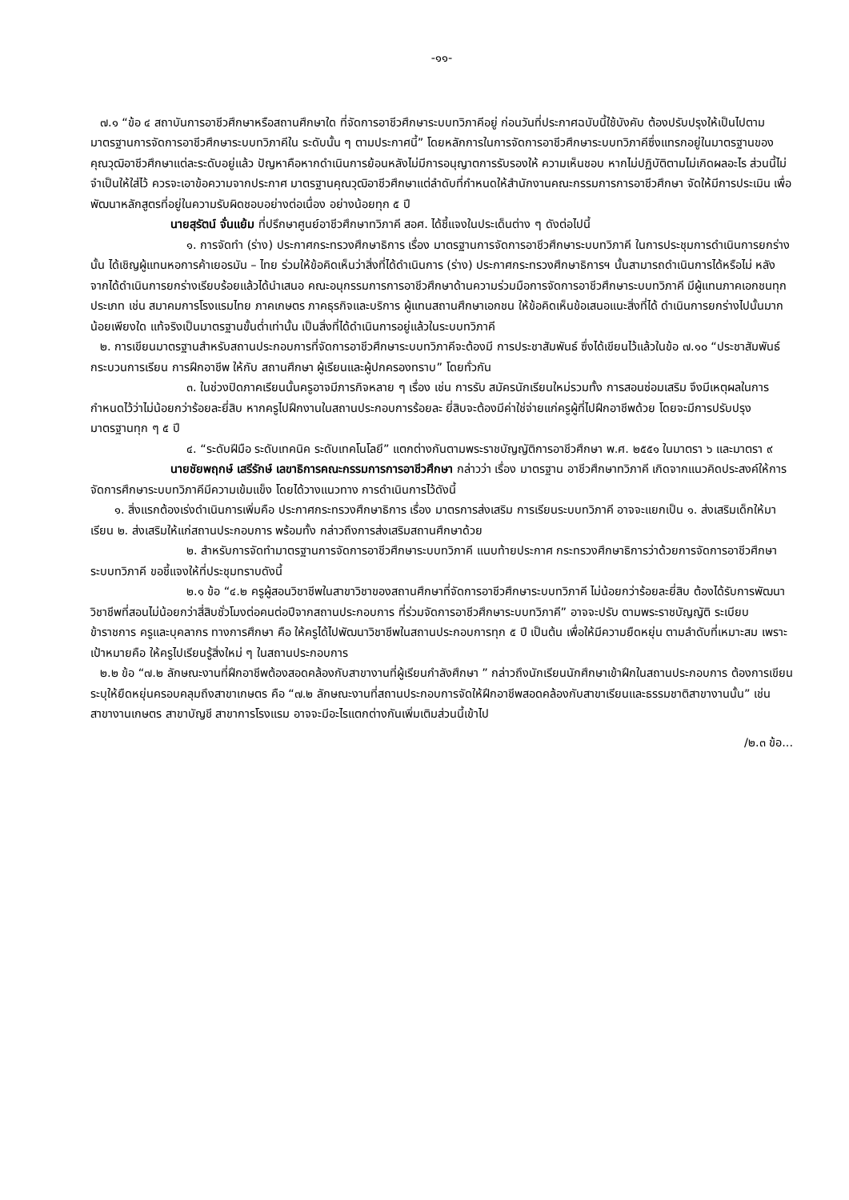-๑๑-
๗.๑ “ข้อ ๔ สถาบันการอาชีวศึกษาหรือสถานศึกษาใด ที่จัดการอาชีวศึกษาระบบทวิภาคีอยู่ ก่อนวันที่ประกาศฉบับนี้ใช้บังคับ ต้องปรับปรุงให้เป็นไปตามมาตรฐานการจัดการอาชีวศึกษาระบบทวิภาคีใน ระดับนั้น ๆ ตามประกาศนี้” โดยหลักการในการจัดการอาชีวศึกษาระบบทวิภาคีซึ่งแทรกอยู่ในมาตรฐานของ คุณวุฒิอาชีวศึกษาแต่ละระดับอยู่แล้ว ปัญหาคือหากดำเนินการย้อนหลังไม่มีการอนุญาตการรับรองให้ ความเห็นชอบ หากไม่ปฏิบัติตามไม่เกิดผลอะไร ส่วนนี้ไม่จำเป็นให้ใส่ไว้ ควรจะเอาข้อความจากประกาศ มาตรฐานคุณวุฒิอาชีวศึกษาแต่ลำดับที่กำหนดให้สำนักงานคณะกรรมการการอาชีวศึกษา จัดให้มีการประเมิน เพื่อพัฒนาหลักสูตรที่อยู่ในความรับผิดชอบอย่างต่อเนื่อง อย่างน้อยทุก ๕ ปี
นายสุรัตน์ จั่นแย้ม ที่ปรึกษาศูนย์อาชีวศึกษาทวิภาคี สอศ. ได้ชี้แจงในประเด็นต่าง ๆ ดังต่อไปนี้
๑. การจัดทำ (ร่าง) ประกาศกระทรวงศึกษาธิการ เรื่อง มาตรฐานการจัดการอาชีวศึกษาระบบทวิภาคี ในการประชุมการดำเนินการยกร่างนั้น ได้เชิญผู้แทนหอการค้าเยอรมัน – ไทย ร่วมให้ข้อคิดเห็นว่าสิ่งที่ได้ดำเนินการ (ร่าง) ประกาศกระทรวงศึกษาธิการฯ นั้นสามารถดำเนินการได้หรือไม่ หลังจากได้ดำเนินการยกร่างเรียบร้อยแล้วได้นำเสนอ คณะอนุกรรมการการอาชีวศึกษาด้านความร่วมมือการจัดการอาชีวศึกษาระบบทวิภาคี มีผู้แทนภาคเอกชนทุกประเภท เช่น สมาคมการโรงแรมไทย ภาคเกษตร ภาคธุรกิจและบริการ ผู้แทนสถานศึกษาเอกชน ให้ข้อคิดเห็นข้อเสนอแนะสิ่งที่ได้ ดำเนินการยกร่างไปนั้นมากน้อยเพียงใด แท้จริงเป็นมาตรฐานขั้นต่ำเท่านั้น เป็นสิ่งที่ได้ดำเนินการอยู่แล้วในระบบทวิภาคี
๒. การเขียนมาตรฐานสำหรับสถานประกอบการที่จัดการอาชีวศึกษาระบบทวิภาคีจะต้องมี การประชาสัมพันธ์ ซึ่งได้เขียนไว้แล้วในข้อ ๗.๑๐ “ประชาสัมพันธ์กระบวนการเรียน การฝึกอาชีพ ให้กับ สถานศึกษา ผู้เรียนและผู้ปกครองทราบ” โดยทั่วกัน
๓. ในช่วงปิดภาคเรียนนั้นครูอาจมีภารกิจหลาย ๆ เรื่อง เช่น การรับ สมัครนักเรียนใหม่รวมทั้ง การสอนซ่อมเสริม จึงมีเหตุผลในการกำหนดไว้ว่าไม่น้อยกว่าร้อยละยี่สิบ หากครูไปฝึกงานในสถานประกอบการร้อยละ ยี่สิบจะต้องมีค่าใช่จ่ายแก่ครูผู้ที่ไปฝึกอาชีพด้วย โดยจะมีการปรับปรุงมาตรฐานทุก ๆ ๕ ปี
๔. “ระดับฝีมือ ระดับเทคนิค ระดับเทคโนโลยี” แตกต่างกันตามพระราชบัญญัติการอาชีวศึกษา พ.ศ. ๒๕๕๑ ในมาตรา ๖ และมาตรา ๙
นายชัยพฤกษ์ เสรีรักษ์ เลขาธิการคณะกรรมการการอาชีวศึกษา กล่าวว่า เรื่อง มาตรฐาน อาชีวศึกษาทวิภาคี เกิดจากแนวคิดประสงค์ให้การจัดการศึกษาระบบทวิภาคีมีความเข้มแข็ง โดยได้วางแนวทาง การดำเนินการไว้ดังนี้
๑. สิ่งแรกต้องเร่งดำเนินการเพิ่มคือ ประกาศกระทรวงศึกษาธิการ เรื่อง มาตรการส่งเสริม การเรียนระบบทวิภาคี อาจจะแยกเป็น ๑. ส่งเสริมเด็กให้มาเรียน ๒. ส่งเสริมให้แก่สถานประกอบการ พร้อมทั้ง กล่าวถึงการส่งเสริมสถานศึกษาด้วย
๒. สำหรับการจัดทำมาตรฐานการจัดการอาชีวศึกษาระบบทวิภาคี แนบท้ายประกาศ กระทรวงศึกษาธิการว่าด้วยการจัดการอาชีวศึกษาระบบทวิภาคี ขอชี้แจงให้ที่ประชุมทราบดังนี้
๒.๑ ข้อ “๔.๒ ครูผู้สอนวิชาชีพในสาขาวิชาของสถานศึกษาที่จัดการอาชีวศึกษาระบบทวิภาคี ไม่น้อยกว่าร้อยละยี่สิบ ต้องได้รับการพัฒนาวิชาชีพที่สอนไม่น้อยกว่าสี่สิบชั่วโมงต่อคนต่อปีจากสถานประกอบการ ที่ร่วมจัดการอาชีวศึกษาระบบทวิภาคี” อาจจะปรับ ตามพระราชบัญญัติ ระเบียบข้าราชการ ครูและบุคลากร ทางการศึกษา คือ ให้ครูได้ไปพัฒนาวิชาชีพในสถานประกอบการทุก ๕ ปี เป็นต้น เพื่อให้มีความยืดหยุ่น ตามลำดับที่เหมาะสม เพราะเป้าหมายคือ ให้ครูไปเรียนรู้สิ่งใหม่ ๆ ในสถานประกอบการ
๒.๒ ข้อ “๗.๒ ลักษณะงานที่ฝึกอาชีพต้องสอดคล้องกับสาขางานที่ผู้เรียนกำลังศึกษา ” กล่าวถึงนักเรียนนักศึกษาเข้าฝึกในสถานประกอบการ ต้องการเขียนระบุให้ยืดหยุ่นครอบคลุมถึงสาขาเกษตร คือ “๗.๒ ลักษณะงานที่สถานประกอบการจัดให้ฝึกอาชีพสอดคล้องกับสาขาเรียนและธรรมชาติสาขางานนั้น” เช่น สาขางานเกษตร สาขาบัญชี สาขาการโรงแรม อาจจะมีอะไรแตกต่างกันเพิ่มเติมส่วนนี้เข้าไป
/๒.๓ ข้อ...